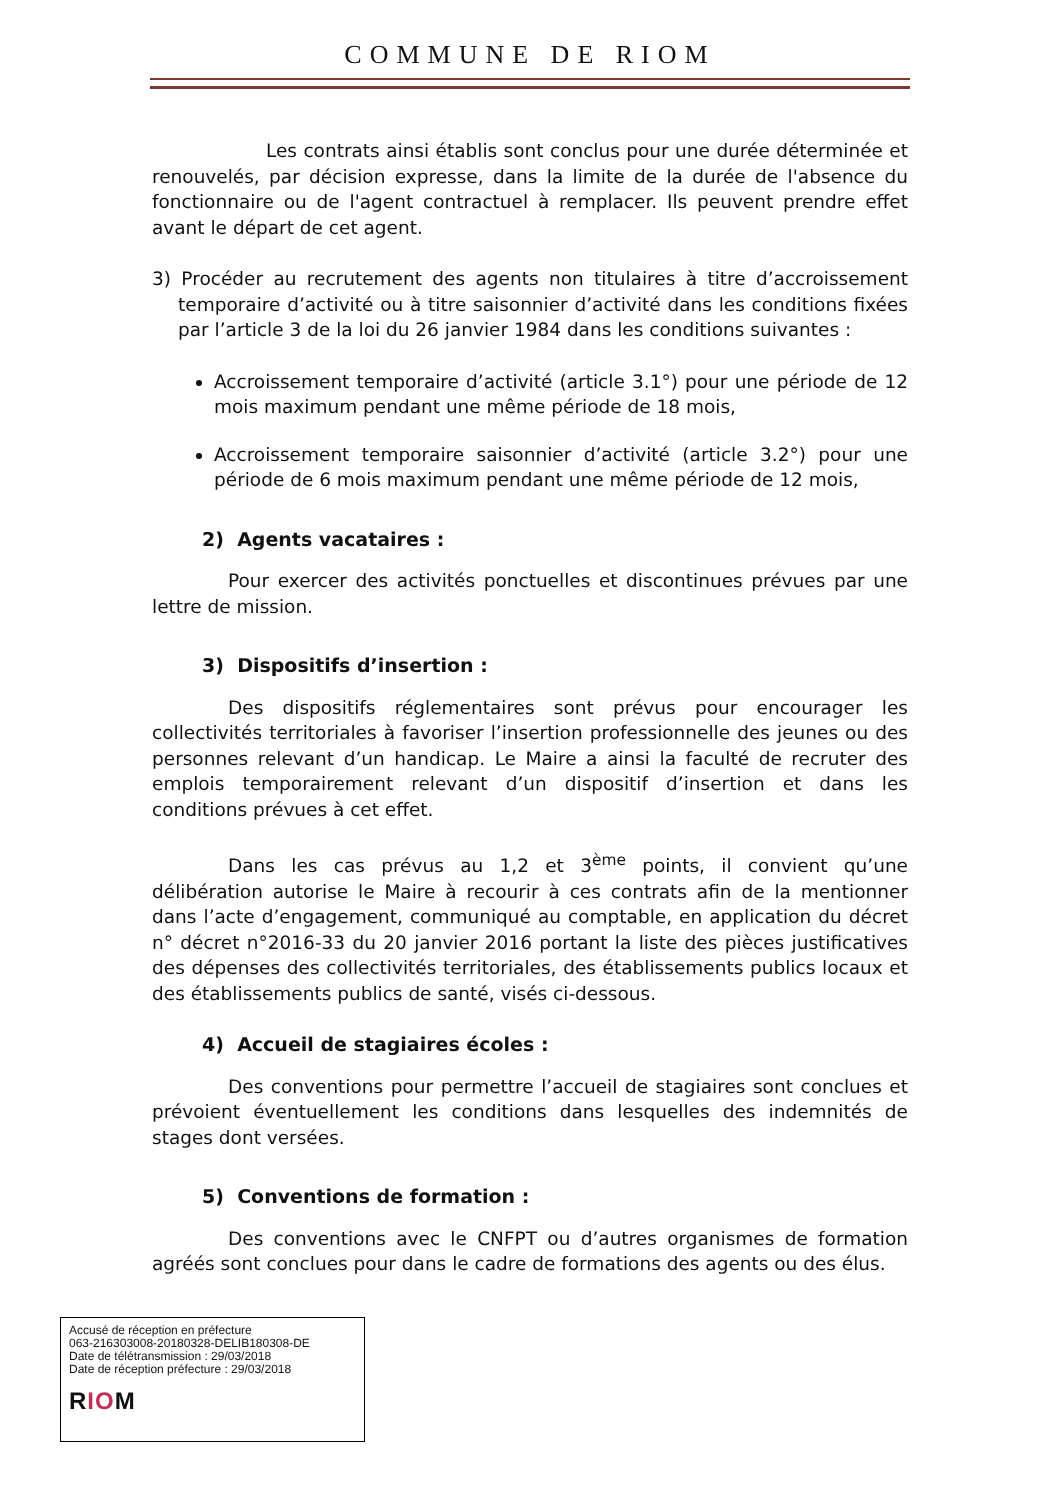COMMUNE DE RIOM
Les contrats ainsi établis sont conclus pour une durée déterminée et renouvelés, par décision expresse, dans la limite de la durée de l'absence du fonctionnaire ou de l'agent contractuel à remplacer. Ils peuvent prendre effet avant le départ de cet agent.
3) Procéder au recrutement des agents non titulaires à titre d’accroissement temporaire d’activité ou à titre saisonnier d’activité dans les conditions fixées par l’article 3 de la loi du 26 janvier 1984 dans les conditions suivantes :
Accroissement temporaire d’activité (article 3.1°) pour une période de 12 mois maximum pendant une même période de 18 mois,
Accroissement temporaire saisonnier d’activité (article 3.2°) pour une période de 6 mois maximum pendant une même période de 12 mois,
2) Agents vacataires :
Pour exercer des activités ponctuelles et discontinues prévues par une lettre de mission.
3) Dispositifs d’insertion :
Des dispositifs réglementaires sont prévus pour encourager les collectivités territoriales à favoriser l’insertion professionnelle des jeunes ou des personnes relevant d’un handicap. Le Maire a ainsi la faculté de recruter des emplois temporairement relevant d’un dispositif d’insertion et dans les conditions prévues à cet effet.
Dans les cas prévus au 1,2 et 3<sup>ème</sup> points, il convient qu’une délibération autorise le Maire à recourir à ces contrats afin de la mentionner dans l’acte d’engagement, communiqué au comptable, en application du décret n° décret n°2016-33 du 20 janvier 2016 portant la liste des pièces justificatives des dépenses des collectivités territoriales, des établissements publics locaux et des établissements publics de santé, visés ci-dessous.
4) Accueil de stagiaires écoles :
Des conventions pour permettre l’accueil de stagiaires sont conclues et prévoient éventuellement les conditions dans lesquelles des indemnités de stages dont versées.
5) Conventions de formation :
Des conventions avec le CNFPT ou d’autres organismes de formation agréés sont conclues pour dans le cadre de formations des agents ou des élus.
Accusé de réception en préfecture
063-216303008-20180328-DELIB180308-DE
Date de télétransmission : 29/03/2018
Date de réception préfecture : 29/03/2018
RIOM